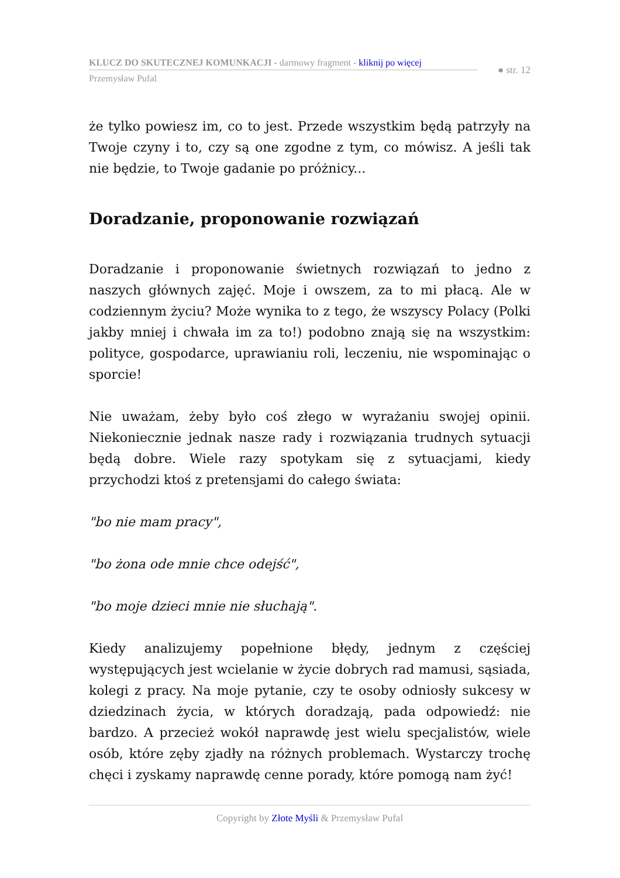KLUCZ DO SKUTECZNEJ KOMUNKACJI - darmowy fragment - kliknij po więcej
● str. 12
Przemysław Pufal
że tylko powiesz im, co to jest. Przede wszystkim będą patrzyły na Twoje czyny i to, czy są one zgodne z tym, co mówisz. A jeśli tak nie będzie, to Twoje gadanie po próżnicy...
Doradzanie, proponowanie rozwiązań
Doradzanie i proponowanie świetnych rozwiązań to jedno z naszych głównych zajęć. Moje i owszem, za to mi płacą. Ale w codziennym życiu? Może wynika to z tego, że wszyscy Polacy (Polki jakby mniej i chwała im za to!) podobno znają się na wszystkim: polityce, gospodarce, uprawianiu roli, leczeniu, nie wspominając o sporcie!
Nie uważam, żeby było coś złego w wyrażaniu swojej opinii. Niekoniecznie jednak nasze rady i rozwiązania trudnych sytuacji będą dobre. Wiele razy spotykam się z sytuacjami, kiedy przychodzi ktoś z pretensjami do całego świata:
"bo nie mam pracy",
"bo żona ode mnie chce odejść",
"bo moje dzieci mnie nie słuchają".
Kiedy analizujemy popełnione błędy, jednym z częściej występujących jest wcielanie w życie dobrych rad mamusi, sąsiada, kolegi z pracy. Na moje pytanie, czy te osoby odniosły sukcesy w dziedzinach życia, w których doradzają, pada odpowiedź: nie bardzo. A przecież wokół naprawdę jest wielu specjalistów, wiele osób, które zęby zjadły na różnych problemach. Wystarczy trochę chęci i zyskamy naprawdę cenne porady, które pomogą nam żyć!
Copyright by Złote Myśli & Przemysław Pufal